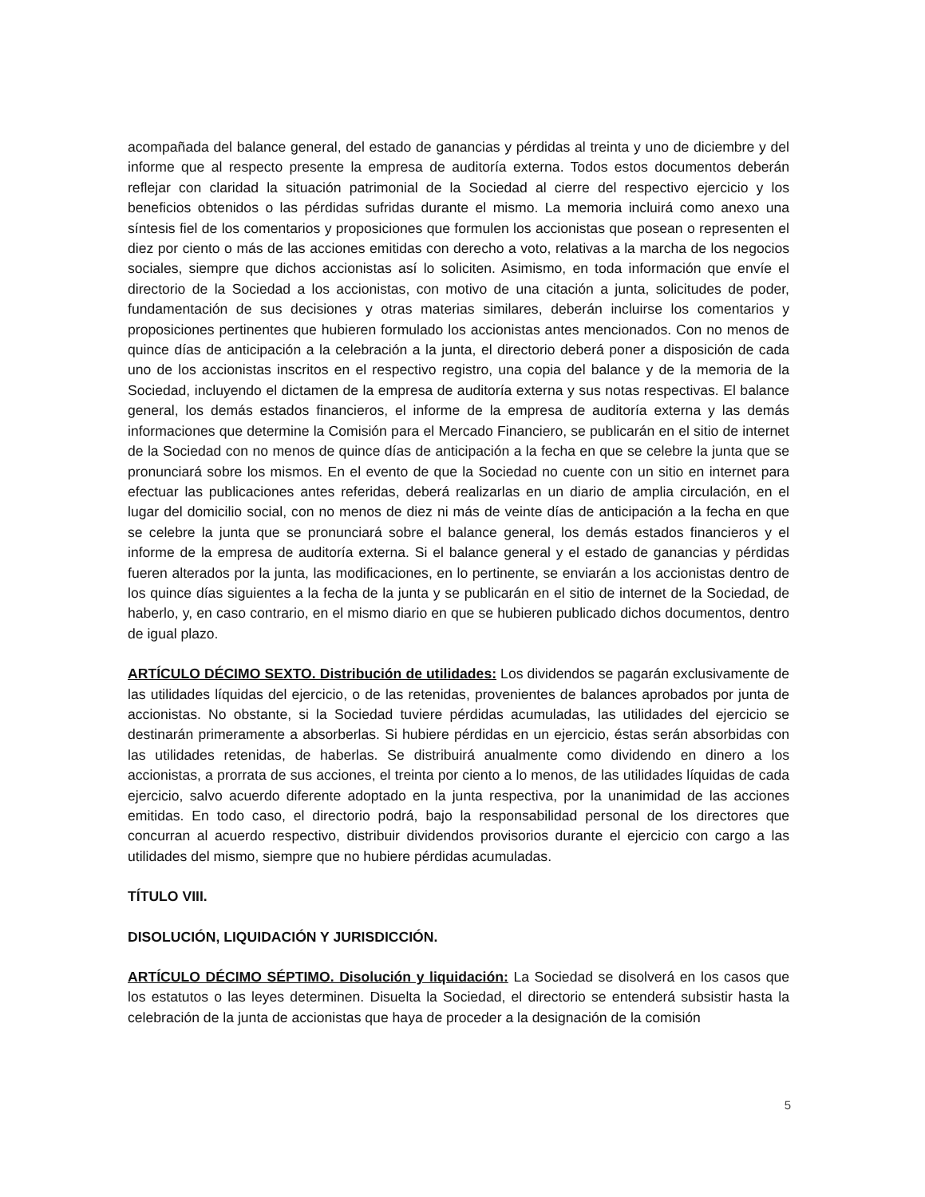acompañada del balance general, del estado de ganancias y pérdidas al treinta y uno de diciembre y del informe que al respecto presente la empresa de auditoría externa. Todos estos documentos deberán reflejar con claridad la situación patrimonial de la Sociedad al cierre del respectivo ejercicio y los beneficios obtenidos o las pérdidas sufridas durante el mismo. La memoria incluirá como anexo una síntesis fiel de los comentarios y proposiciones que formulen los accionistas que posean o representen el diez por ciento o más de las acciones emitidas con derecho a voto, relativas a la marcha de los negocios sociales, siempre que dichos accionistas así lo soliciten. Asimismo, en toda información que envíe el directorio de la Sociedad a los accionistas, con motivo de una citación a junta, solicitudes de poder, fundamentación de sus decisiones y otras materias similares, deberán incluirse los comentarios y proposiciones pertinentes que hubieren formulado los accionistas antes mencionados. Con no menos de quince días de anticipación a la celebración a la junta, el directorio deberá poner a disposición de cada uno de los accionistas inscritos en el respectivo registro, una copia del balance y de la memoria de la Sociedad, incluyendo el dictamen de la empresa de auditoría externa y sus notas respectivas. El balance general, los demás estados financieros, el informe de la empresa de auditoría externa y las demás informaciones que determine la Comisión para el Mercado Financiero, se publicarán en el sitio de internet de la Sociedad con no menos de quince días de anticipación a la fecha en que se celebre la junta que se pronunciará sobre los mismos. En el evento de que la Sociedad no cuente con un sitio en internet para efectuar las publicaciones antes referidas, deberá realizarlas en un diario de amplia circulación, en el lugar del domicilio social, con no menos de diez ni más de veinte días de anticipación a la fecha en que se celebre la junta que se pronunciará sobre el balance general, los demás estados financieros y el informe de la empresa de auditoría externa. Si el balance general y el estado de ganancias y pérdidas fueren alterados por la junta, las modificaciones, en lo pertinente, se enviarán a los accionistas dentro de los quince días siguientes a la fecha de la junta y se publicarán en el sitio de internet de la Sociedad, de haberlo, y, en caso contrario, en el mismo diario en que se hubieren publicado dichos documentos, dentro de igual plazo.
ARTÍCULO DÉCIMO SEXTO. Distribución de utilidades: Los dividendos se pagarán exclusivamente de las utilidades líquidas del ejercicio, o de las retenidas, provenientes de balances aprobados por junta de accionistas. No obstante, si la Sociedad tuviere pérdidas acumuladas, las utilidades del ejercicio se destinarán primeramente a absorberlas. Si hubiere pérdidas en un ejercicio, éstas serán absorbidas con las utilidades retenidas, de haberlas. Se distribuirá anualmente como dividendo en dinero a los accionistas, a prorrata de sus acciones, el treinta por ciento a lo menos, de las utilidades líquidas de cada ejercicio, salvo acuerdo diferente adoptado en la junta respectiva, por la unanimidad de las acciones emitidas. En todo caso, el directorio podrá, bajo la responsabilidad personal de los directores que concurran al acuerdo respectivo, distribuir dividendos provisorios durante el ejercicio con cargo a las utilidades del mismo, siempre que no hubiere pérdidas acumuladas.
TÍTULO VIII.
DISOLUCIÓN, LIQUIDACIÓN Y JURISDICCIÓN.
ARTÍCULO DÉCIMO SÉPTIMO. Disolución y liquidación: La Sociedad se disolverá en los casos que los estatutos o las leyes determinen. Disuelta la Sociedad, el directorio se entenderá subsistir hasta la celebración de la junta de accionistas que haya de proceder a la designación de la comisión
5